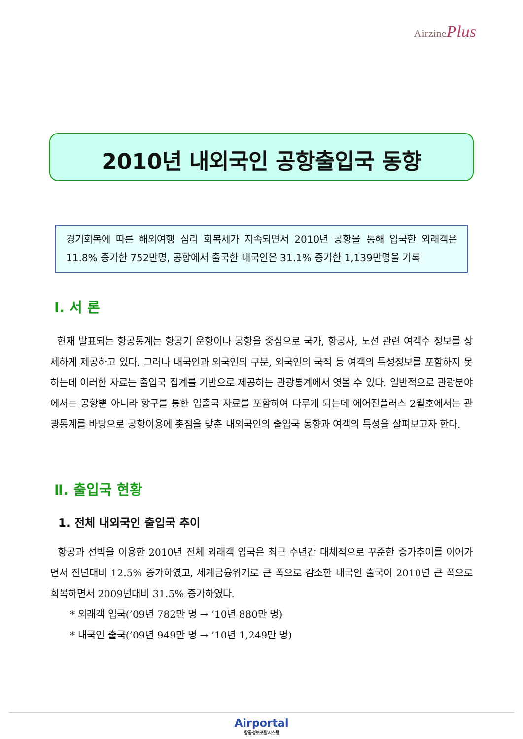AirzinePlus
2010년 내외국인 공항출입국 동향
경기회복에 따른 해외여행 심리 회복세가 지속되면서 2010년 공항을 통해 입국한 외래객은 11.8% 증가한 752만명, 공항에서 출국한 내국인은 31.1% 증가한 1,139만명을 기록
Ⅰ. 서 론
현재 발표되는 항공통계는 항공기 운항이나 공항을 중심으로 국가, 항공사, 노선 관련 여객수 정보를 상세하게 제공하고 있다. 그러나 내국인과 외국인의 구분, 외국인의 국적 등 여객의 특성정보를 포함하지 못하는데 이러한 자료는 출입국 집계를 기반으로 제공하는 관광통계에서 엿볼 수 있다. 일반적으로 관광분야에서는 공항뿐 아니라 항구를 통한 입출국 자료를 포함하여 다루게 되는데 에어진플러스 2월호에서는 관광통계를 바탕으로 공항이용에 촛점을 맞춘 내외국인의 출입국 동향과 여객의 특성을 살펴보고자 한다.
Ⅱ. 출입국 현황
1. 전체 내외국인 출입국 추이
항공과 선박을 이용한 2010년 전체 외래객 입국은 최근 수년간 대체적으로 꾸준한 증가추이를 이어가면서 전년대비 12.5% 증가하였고, 세계금융위기로 큰 폭으로 감소한 내국인 출국이 2010년 큰 폭으로 회복하면서 2009년대비 31.5% 증가하였다.
* 외래객 입국(’09년 782만 명 → ’10년 880만 명)
* 내국인 출국(’09년 949만 명 → ’10년 1,249만 명)
Airportal
항공정보포탈시스템